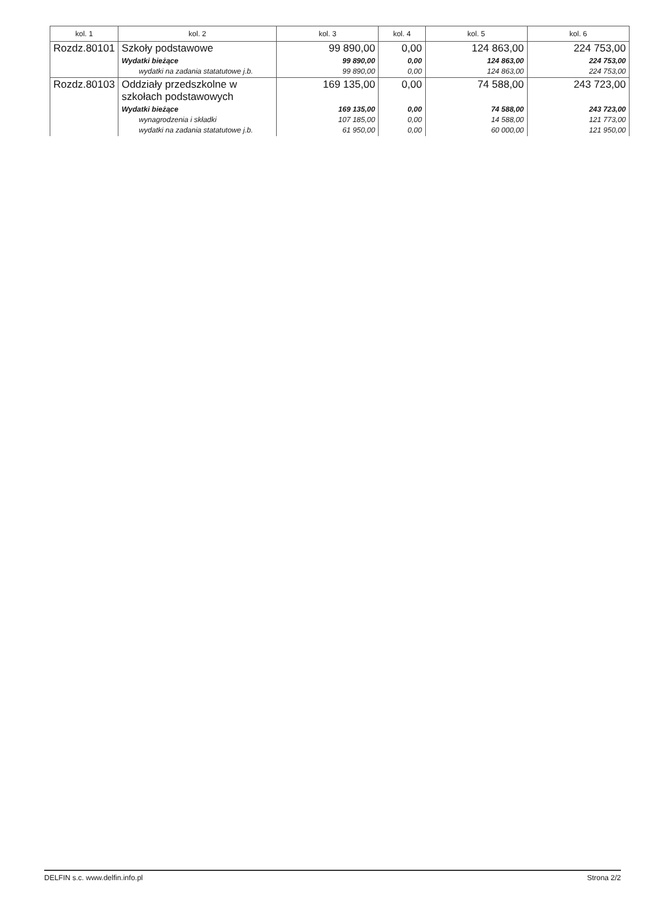| kol. 1 | kol. 2 | kol. 3 | kol. 4 | kol. 5 | kol. 6 |
| --- | --- | --- | --- | --- | --- |
| Rozdz.80101 | Szkoły podstawowe | 99 890,00 | 0,00 | 124 863,00 | 224 753,00 |
| | Wydatki bieżące wydatki na zadania statatutowe j.b. | 99 890,00 99 890,00 | 0,00 0,00 | 124 863,00 124 863,00 | 224 753,00 224 753,00 |
| Rozdz.80103 | Oddziały przedszkolne w szkołach podstawowych | 169 135,00 | 0,00 | 74 588,00 | 243 723,00 |
| | Wydatki bieżące wynagrodzenia i składki wydatki na zadania statatutowe j.b. | 169 135,00 107 185,00 61 950,00 | 0,00 0,00 0,00 | 74 588,00 14 588,00 60 000,00 | 243 723,00 121 773,00 121 950,00 |
DELFIN s.c. www.delfin.info.pl Strona 2/2